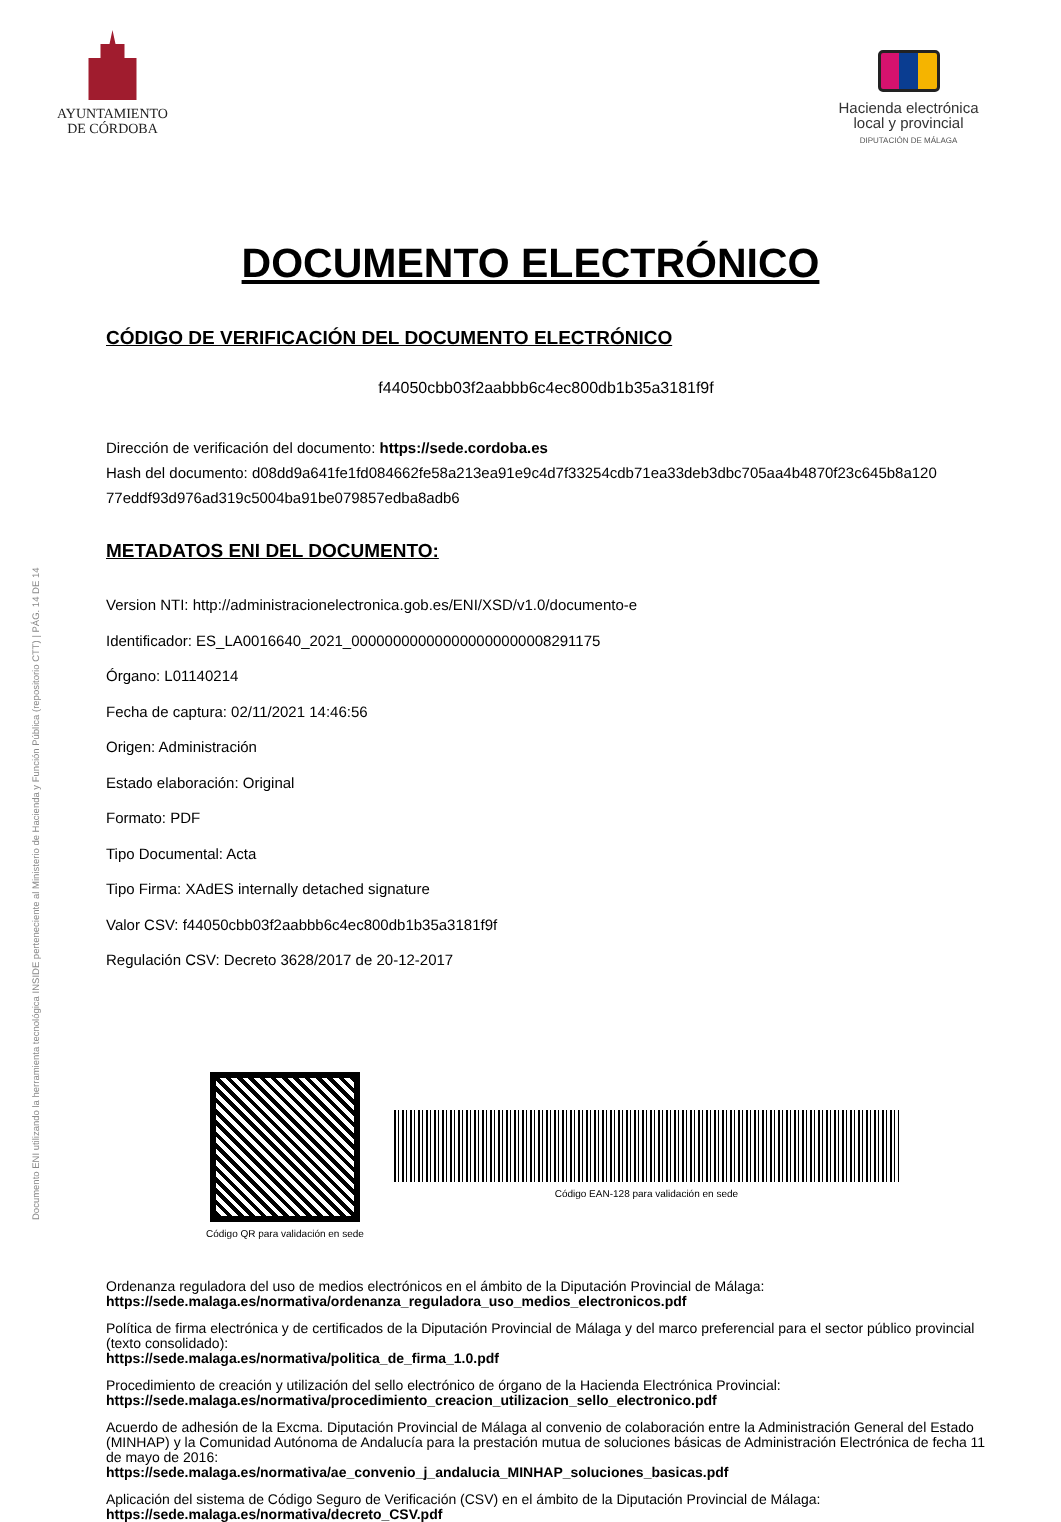Documento ENI utilizando la herramienta tecnológica INSIDE perteneciente al Ministerio de Hacienda y Función Pública (repositorio CTT) | PÁG. 14 DE 14
AYUNTAMIENTO
DE CÓRDOBA
Hacienda electrónica
local y provincial
DIPUTACIÓN DE MÁLAGA
DOCUMENTO ELECTRÓNICO
CÓDIGO DE VERIFICACIÓN DEL DOCUMENTO ELECTRÓNICO
f44050cbb03f2aabbb6c4ec800db1b35a3181f9f
Dirección de verificación del documento: https://sede.cordoba.es
Hash del documento: d08dd9a641fe1fd084662fe58a213ea91e9c4d7f33254cdb71ea33deb3dbc705aa4b4870f23c645b8a120 77eddf93d976ad319c5004ba91be079857edba8adb6
METADATOS ENI DEL DOCUMENTO:
Version NTI: http://administracionelectronica.gob.es/ENI/XSD/v1.0/documento-e
Identificador: ES_LA0016640_2021_000000000000000000000008291175
Órgano: L01140214
Fecha de captura: 02/11/2021 14:46:56
Origen: Administración
Estado elaboración: Original
Formato: PDF
Tipo Documental: Acta
Tipo Firma: XAdES internally detached signature
Valor CSV: f44050cbb03f2aabbb6c4ec800db1b35a3181f9f
Regulación CSV: Decreto 3628/2017 de 20-12-2017
Código QR para validación en sede
Código EAN-128 para validación en sede
Ordenanza reguladora del uso de medios electrónicos en el ámbito de la Diputación Provincial de Málaga:
https://sede.malaga.es/normativa/ordenanza_reguladora_uso_medios_electronicos.pdf
Política de firma electrónica y de certificados de la Diputación Provincial de Málaga y del marco preferencial para el sector público provincial (texto consolidado):
https://sede.malaga.es/normativa/politica_de_firma_1.0.pdf
Procedimiento de creación y utilización del sello electrónico de órgano de la Hacienda Electrónica Provincial:
https://sede.malaga.es/normativa/procedimiento_creacion_utilizacion_sello_electronico.pdf
Acuerdo de adhesión de la Excma. Diputación Provincial de Málaga al convenio de colaboración entre la Administración General del Estado (MINHAP) y la Comunidad Autónoma de Andalucía para la prestación mutua de soluciones básicas de Administración Electrónica de fecha 11 de mayo de 2016:
https://sede.malaga.es/normativa/ae_convenio_j_andalucia_MINHAP_soluciones_basicas.pdf
Aplicación del sistema de Código Seguro de Verificación (CSV) en el ámbito de la Diputación Provincial de Málaga:
https://sede.malaga.es/normativa/decreto_CSV.pdf